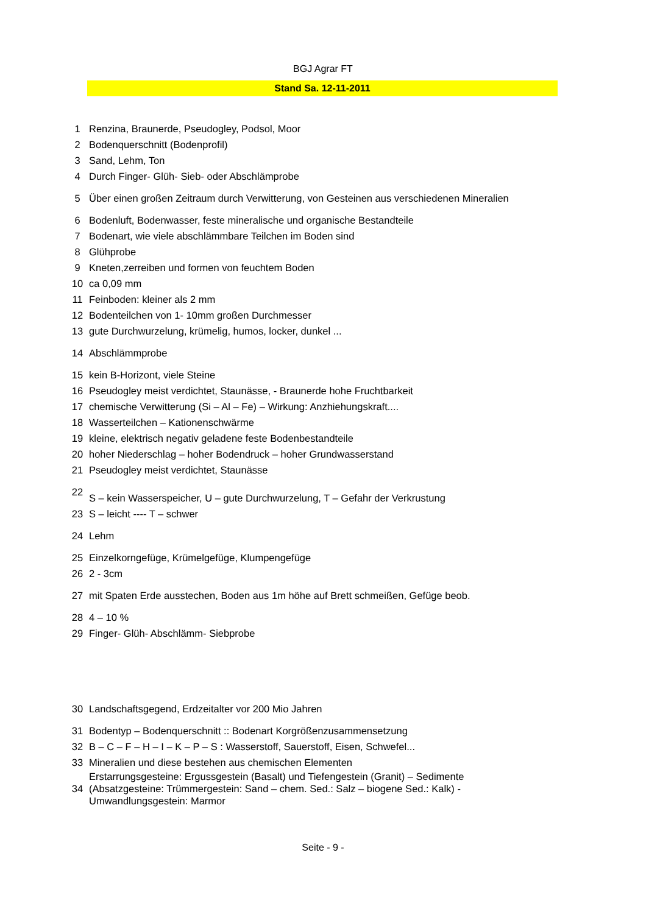BGJ Agrar FT
Stand Sa. 12-11-2011
| 1 | Renzina, Braunerde, Pseudogley, Podsol, Moor |
| 2 | Bodenquerschnitt (Bodenprofil) |
| 3 | Sand, Lehm, Ton |
| 4 | Durch Finger- Glüh- Sieb- oder Abschlämprobe |
| 5 | Über einen großen Zeitraum durch Verwitterung, von Gesteinen aus verschiedenen Mineralien |
| 6 | Bodenluft, Bodenwasser, feste mineralische und organische Bestandteile |
| 7 | Bodenart, wie viele abschlämmbare Teilchen im Boden sind |
| 8 | Glühprobe |
| 9 | Kneten,zerreiben und formen von feuchtem Boden |
| 10 | ca 0,09 mm |
| 11 | Feinboden: kleiner als 2 mm |
| 12 | Bodenteilchen von 1- 10mm großen Durchmesser |
| 13 | gute Durchwurzelung, krümelig, humos, locker, dunkel ... |
| 14 | Abschlämmprobe |
| 15 | kein B-Horizont, viele Steine |
| 16 | Pseudogley meist verdichtet, Staunässe, - Braunerde hohe Fruchtbarkeit |
| 17 | chemische Verwitterung (Si – Al – Fe) – Wirkung: Anzhiehungskraft.... |
| 18 | Wasserteilchen – Kationenschwärme |
| 19 | kleine, elektrisch negativ geladene feste Bodenbestandteile |
| 20 | hoher Niederschlag – hoher Bodendruck – hoher Grundwasserstand |
| 21 | Pseudogley meist verdichtet, Staunässe |
| 22 | S – kein Wasserspeicher, U – gute Durchwurzelung, T – Gefahr der Verkrustung |
| 23 | S – leicht ---- T – schwer |
| 24 | Lehm |
| 25 | Einzelkorngefüge, Krümelgefüge, Klumpengefüge |
| 26 | 2 - 3cm |
| 27 | mit Spaten Erde ausstechen, Boden aus 1m höhe auf Brett schmeißen, Gefüge beob. |
| 28 | 4 – 10 % |
| 29 | Finger- Glüh- Abschlämm- Siebprobe |
| 30 | Landschaftsgegend, Erdzeitalter vor 200 Mio Jahren |
| 31 | Bodentyp – Bodenquerschnitt :: Bodenart Korgrößenzusammensetzung |
| 32 | B – C – F – H – I – K – P – S : Wasserstoff, Sauerstoff, Eisen, Schwefel... |
| 33 | Mineralien und diese bestehen aus chemischen Elementen |
| 34 | Erstarrungsgesteine: Ergussgestein (Basalt) und Tiefengestein (Granit) – Sedimente (Absatzgesteine: Trümmergestein: Sand – chem. Sed.: Salz – biogene Sed.: Kalk) - Umwandlungsgestein: Marmor |
Seite - 9 -